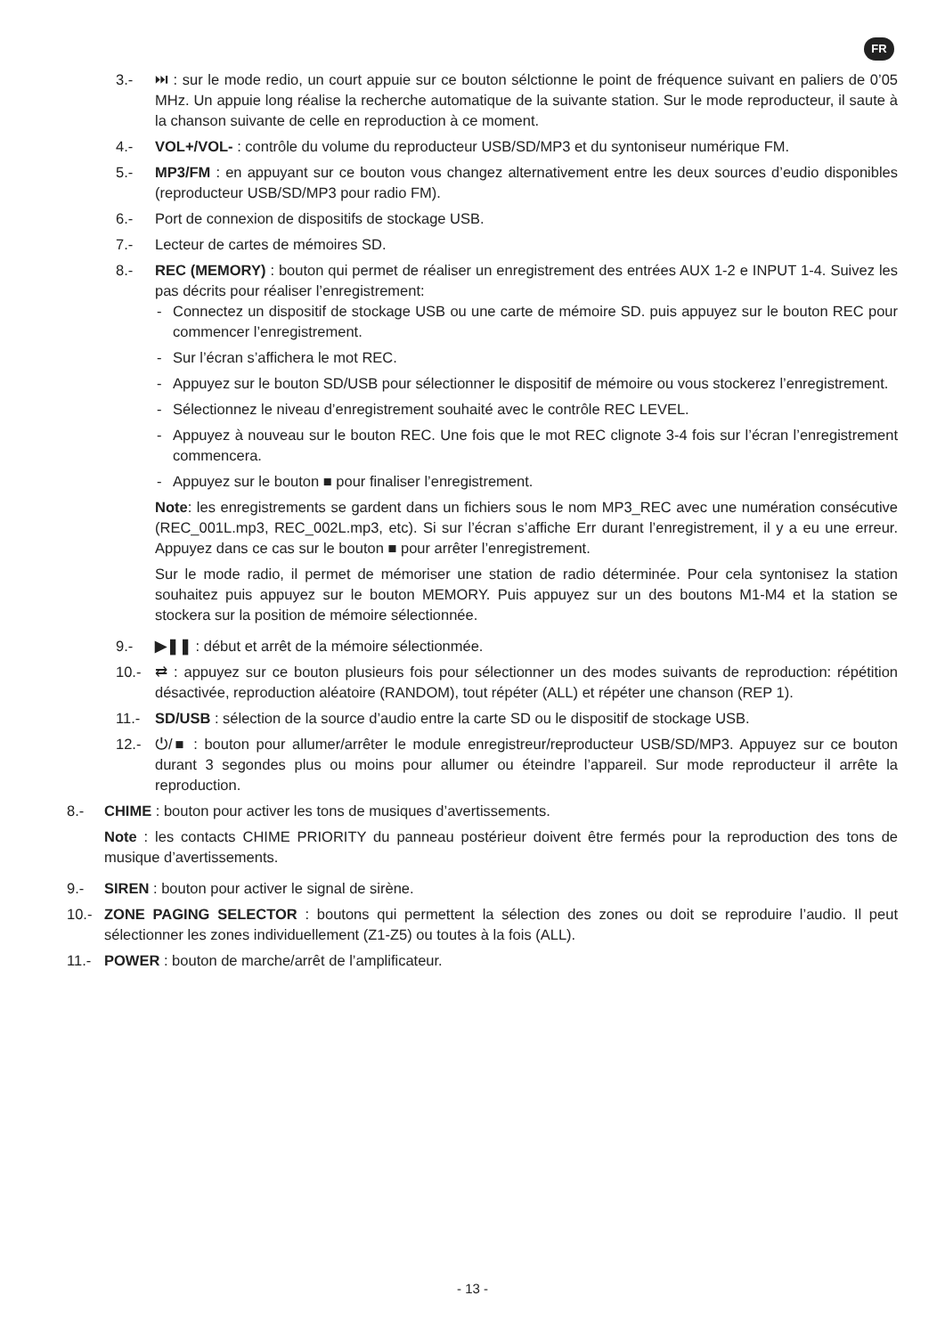FR
3.- ⏭ : sur le mode redio, un court appuie sur ce bouton sélctionne le point de fréquence suivant en paliers de 0’05 MHz. Un appuie long réalise la recherche automatique de la suivante station. Sur le mode reproducteur, il saute à la chanson suivante de celle en reproduction à ce moment.
4.- VOL+/VOL- : contrôle du volume du reproducteur USB/SD/MP3 et du syntoniseur numérique FM.
5.- MP3/FM : en appuyant sur ce bouton vous changez alternativement entre les deux sources d’eudio disponibles (reproducteur USB/SD/MP3 pour radio FM).
6.- Port de connexion de dispositifs de stockage USB.
7.- Lecteur de cartes de mémoires SD.
8.- REC (MEMORY) : bouton qui permet de réaliser un enregistrement des entrées AUX 1-2 e INPUT 1-4. Suivez les pas décrits pour réaliser l’enregistrement:
- Connectez un dispositif de stockage USB ou une carte de mémoire SD. puis appuyez sur le bouton REC pour commencer l’enregistrement.
- Sur l’écran s’affichera le mot REC.
- Appuyez sur le bouton SD/USB pour sélectionner le dispositif de mémoire ou vous stockerez l’enregistrement.
- Sélectionnez le niveau d’enregistrement souhaité avec le contrôle REC LEVEL.
- Appuyez à nouveau sur le bouton REC. Une fois que le mot REC clignote 3-4 fois sur l’écran l’enregistrement commencera.
- Appuyez sur le bouton ■ pour finaliser l’enregistrement.
Note: les enregistrements se gardent dans un fichiers sous le nom MP3_REC avec une numération consécutive (REC_001L.mp3, REC_002L.mp3, etc). Si sur l’écran s’affiche Err durant l’enregistrement, il y a eu une erreur. Appuyez dans ce cas sur le bouton ■ pour arrêter l’enregistrement.
Sur le mode radio, il permet de mémoriser une station de radio déterminée. Pour cela syntonisez la station souhaitez puis appuyez sur le bouton MEMORY. Puis appuyez sur un des boutons M1-M4 et la station se stockera sur la position de mémoire sélectionnée.
9.- ▶❚❚ : début et arrêt de la mémoire sélectionmée.
10.- ⇄ : appuyez sur ce bouton plusieurs fois pour sélectionner un des modes suivants de reproduction: répétition désactivée, reproduction aléatoire (RANDOM), tout répéter (ALL) et répéter une chanson (REP 1).
11.- SD/USB : sélection de la source d’audio entre la carte SD ou le dispositif de stockage USB.
12.- ⏻/■ : bouton pour allumer/arrêter le module enregistreur/reproducteur USB/SD/MP3. Appuyez sur ce bouton durant 3 segondes plus ou moins pour allumer ou éteindre l’appareil. Sur mode reproducteur il arrête la reproduction.
8.- CHIME : bouton pour activer les tons de musiques d’avertissements.
Note : les contacts CHIME PRIORITY du panneau postérieur doivent être fermés pour la reproduction des tons de musique d’avertissements.
9.- SIREN : bouton pour activer le signal de sirène.
10.- ZONE PAGING SELECTOR : boutons qui permettent la sélection des zones ou doit se reproduire l’audio. Il peut sélectionner les zones individuellement (Z1-Z5) ou toutes à la fois (ALL).
11.- POWER : bouton de marche/arrêt de l’amplificateur.
- 13 -